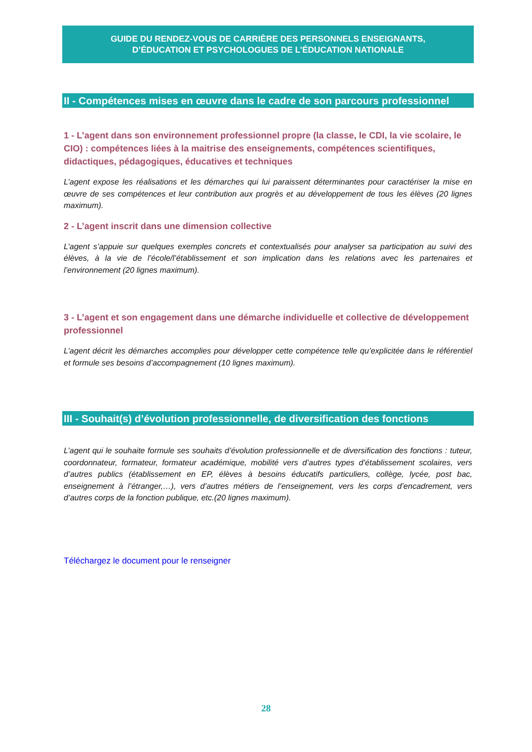GUIDE DU RENDEZ-VOUS DE CARRIÈRE DES PERSONNELS ENSEIGNANTS,
D’ÉDUCATION ET PSYCHOLOGUES DE L’ÉDUCATION NATIONALE
II - Compétences mises en œuvre dans le cadre de son parcours professionnel
1 - L’agent dans son environnement professionnel propre (la classe, le CDI, la vie scolaire, le CIO) : compétences liées à la maitrise des enseignements, compétences scientifiques, didactiques, pédagogiques, éducatives et techniques
L’agent expose les réalisations et les démarches qui lui paraissent déterminantes pour caractériser la mise en œuvre de ses compétences et leur contribution aux progrès et au développement de tous les élèves (20 lignes maximum).
2 - L’agent inscrit dans une dimension collective
L’agent s’appuie sur quelques exemples concrets et contextualisés pour analyser sa participation au suivi des élèves, à la vie de l’école/l’établissement et son implication dans les relations avec les partenaires et l’environnement (20 lignes maximum).
3 - L’agent et son engagement dans une démarche individuelle et collective de développement professionnel
L’agent décrit les démarches accomplies pour développer cette compétence telle qu’explicitée dans le référentiel et formule ses besoins d’accompagnement (10 lignes maximum).
III - Souhait(s) d’évolution professionnelle, de diversification des fonctions
L’agent qui le souhaite formule ses souhaits d’évolution professionnelle et de diversification des fonctions : tuteur, coordonnateur, formateur, formateur académique, mobilité vers d’autres types d’établissement scolaires, vers d’autres publics (établissement en EP, élèves à besoins éducatifs particuliers, collège, lycée, post bac, enseignement à l’étranger,…), vers d’autres métiers de l’enseignement, vers les corps d’encadrement, vers d’autres corps de la fonction publique, etc.(20 lignes maximum).
Téléchargez le document pour le renseigner
28